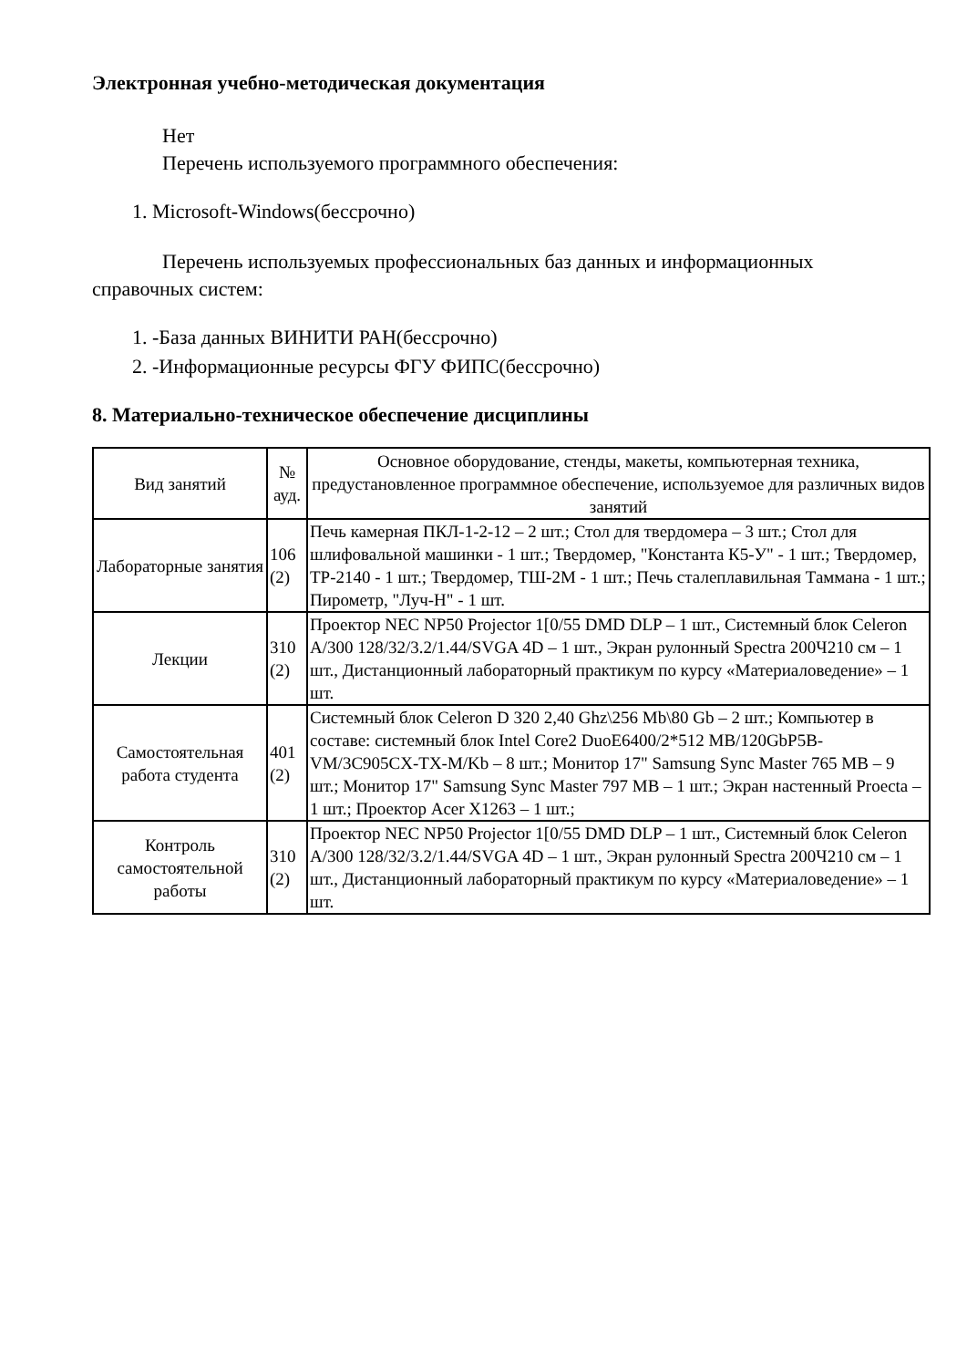Электронная учебно-методическая документация
Нет
Перечень используемого программного обеспечения:
1. Microsoft-Windows(бессрочно)
Перечень используемых профессиональных баз данных и информационных
справочных систем:
1. -База данных ВИНИТИ РАН(бессрочно)
2. -Информационные ресурсы ФГУ ФИПС(бессрочно)
8. Материально-техническое обеспечение дисциплины
| Вид занятий | № ауд. | Основное оборудование, стенды, макеты, компьютерная техника, предустановленное программное обеспечение, используемое для различных видов занятий |
| --- | --- | --- |
| Лабораторные занятия | 106 (2) | Печь камерная ПКЛ-1-2-12 – 2 шт.; Стол для твердомера – 3 шт.; Стол для шлифовальной машинки - 1 шт.; Твердомер, "Константа К5-У" - 1 шт.; Твердомер, ТР-2140 - 1 шт.; Твердомер, ТШ-2М - 1 шт.; Печь сталеплавильная Таммана - 1 шт.; Пирометр, "Луч-Н" - 1 шт. |
| Лекции | 310 (2) | Проектор NEC NP50 Projector 1[0/55 DMD DLP – 1 шт., Системный блок Celeron A/300 128/32/3.2/1.44/SVGA 4D – 1 шт., Экран рулонный Spectra 200Ч210 см – 1 шт., Дистанционный лабораторный практикум по курсу «Материаловедение» – 1 шт. |
| Самостоятельная работа студента | 401 (2) | Системный блок Celeron D 320 2,40 Ghz\256 Mb\80 Gb – 2 шт.; Компьютер в составе: системный блок Intel Core2 DuoE6400/2*512 MB/120GbP5B-VM/3C905CX-TX-M/Kb – 8 шт.; Монитор 17" Samsung Sync Master 765 MB – 9 шт.; Монитор 17" Samsung Sync Master 797 MB – 1 шт.; Экран настенный Proecta – 1 шт.; Проектор Acer X1263 – 1 шт.; |
| Контроль самостоятельной работы | 310 (2) | Проектор NEC NP50 Projector 1[0/55 DMD DLP – 1 шт., Системный блок Celeron A/300 128/32/3.2/1.44/SVGA 4D – 1 шт., Экран рулонный Spectra 200Ч210 см – 1 шт., Дистанционный лабораторный практикум по курсу «Материаловедение» – 1 шт. |